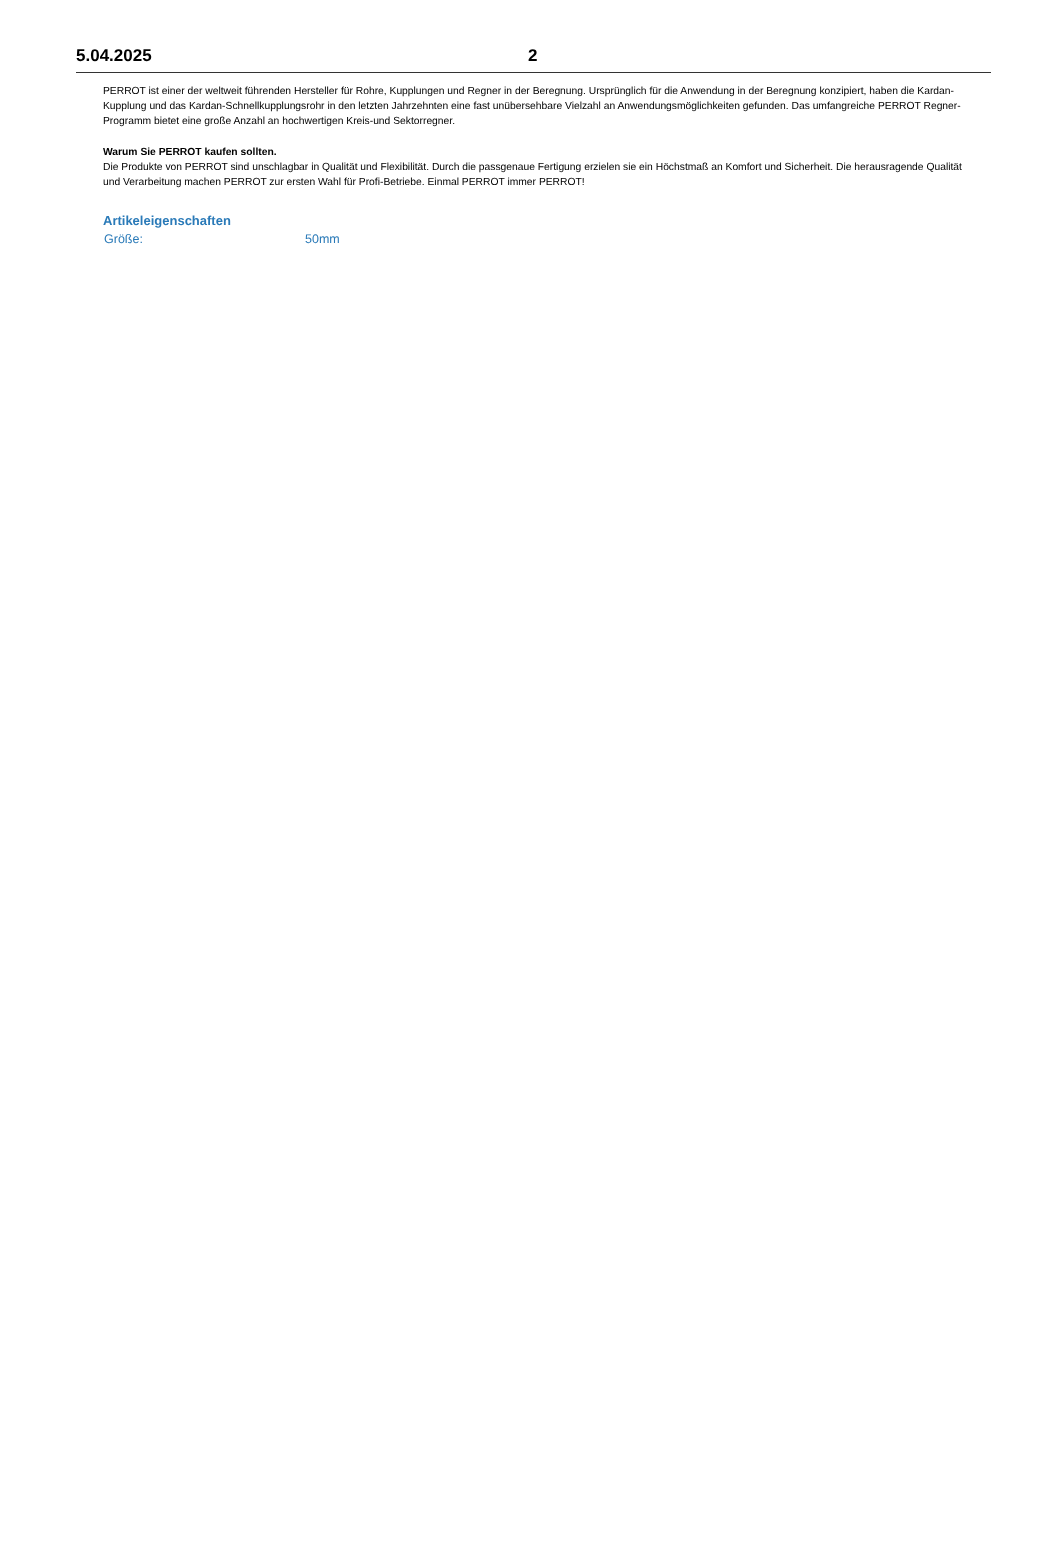5.04.2025 2
PERROT ist einer der weltweit führenden Hersteller für Rohre, Kupplungen und Regner in der Beregnung. Ursprünglich für die Anwendung in der Beregnung konzipiert, haben die Kardan-Kupplung und das Kardan-Schnellkupplungsrohr in den letzten Jahrzehnten eine fast unübersehbare Vielzahl an Anwendungsmöglichkeiten gefunden. Das umfangreiche PERROT Regner-Programm bietet eine große Anzahl an hochwertigen Kreis-und Sektorregner.
Warum Sie PERROT kaufen sollten.
Die Produkte von PERROT sind unschlagbar in Qualität und Flexibilität. Durch die passgenaue Fertigung erzielen sie ein Höchstmaß an Komfort und Sicherheit. Die herausragende Qualität und Verarbeitung machen PERROT zur ersten Wahl für Profi-Betriebe. Einmal PERROT immer PERROT!
Artikeleigenschaften
Größe: 50mm